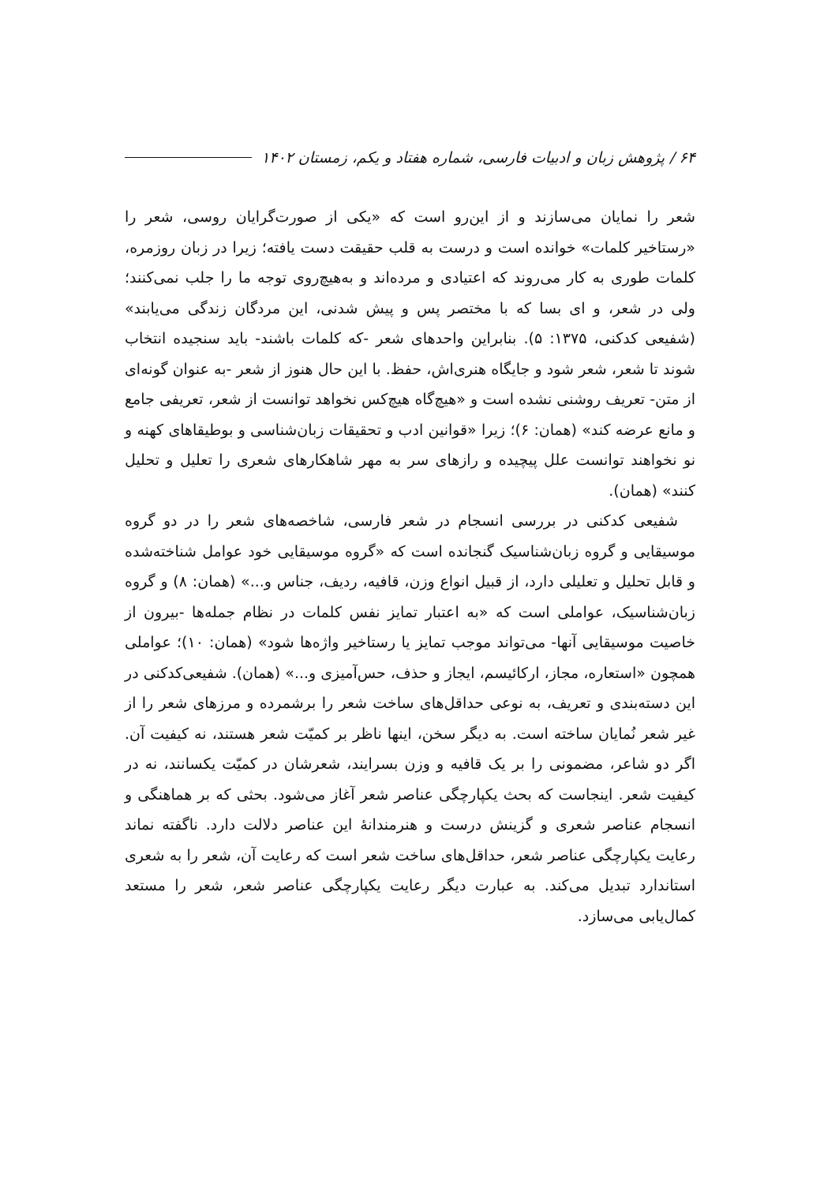۶۴ / پژوهش زبان و ادبیات فارسی، شماره هفتاد و یکم، زمستان ۱۴۰۲
شعر را نمایان می‌سازند و از این‌رو است که «یکی از صورت‌گرایان روسی، شعر را «رستاخیر کلمات» خوانده است و درست به قلب حقیقت دست یافته؛ زیرا در زبان روزمره، کلمات طوری به کار می‌روند که اعتیادی و مرده‌اند و به‌هیچ‌روی توجه ما را جلب نمی‌کنند؛ ولی در شعر، و ای بسا که با مختصر پس و پیش شدنی، این مردگان زندگی می‌یابند» (شفیعی کدکنی، ۱۳۷۵: ۵). بنابراین واحدهای شعر -که کلمات باشند- باید سنجیده انتخاب شوند تا شعر، شعر شود و جایگاه هنری‌اش، حفظ. با این حال هنوز از شعر -به عنوان گونه‌ای از متن- تعریف روشنی نشده است و «هیچ‌گاه هیچ‌کس نخواهد توانست از شعر، تعریفی جامع و مانع عرضه کند» (همان: ۶)؛ زیرا «قوانین ادب و تحقیقات زبان‌شناسی و بوطیقاهای کهنه و نو نخواهند توانست علل پیچیده و رازهای سر به مهر شاهکارهای شعری را تعلیل و تحلیل کنند» (همان).
شفیعی کدکنی در بررسی انسجام در شعر فارسی، شاخصه‌های شعر را در دو گروه موسیقایی و گروه زبان‌شناسیک گنجانده است که «گروه موسیقایی خود عوامل شناخته‌شده و قابل تحلیل و تعلیلی دارد، از قبیل انواع وزن، قافیه، ردیف، جناس و...» (همان: ۸) و گروه زبان‌شناسیک، عواملی است که «به اعتبار تمایز نفس کلمات در نظام جمله‌ها -بیرون از خاصیت موسیقایی آنها- می‌تواند موجب تمایز یا رستاخیر واژه‌ها شود» (همان: ۱۰)؛ عواملی همچون «استعاره، مجاز، ارکائیسم، ایجاز و حذف، حس‌آمیزی و...» (همان). شفیعی‌کدکنی در این دسته‌بندی و تعریف، به نوعی حداقل‌های ساخت شعر را برشمرده و مرزهای شعر را از غیر شعر نُمایان ساخته است. به دیگر سخن، اینها ناظر بر کمیّت شعر هستند، نه کیفیت آن. اگر دو شاعر، مضمونی را بر یک قافیه و وزن بسرایند، شعرشان در کمیّت یکسانند، نه در کیفیت شعر. اینجاست که بحث یکپارچگی عناصر شعر آغاز می‌شود. بحثی که بر هماهنگی و انسجام عناصر شعری و گزینش درست و هنرمندانهٔ این عناصر دلالت دارد. ناگفته نماند رعایت یکپارچگی عناصر شعر، حداقل‌های ساخت شعر است که رعایت آن، شعر را به شعری استاندارد تبدیل می‌کند. به عبارت دیگر رعایت یکپارچگی عناصر شعر، شعر را مستعد کمال‌یابی می‌سازد.